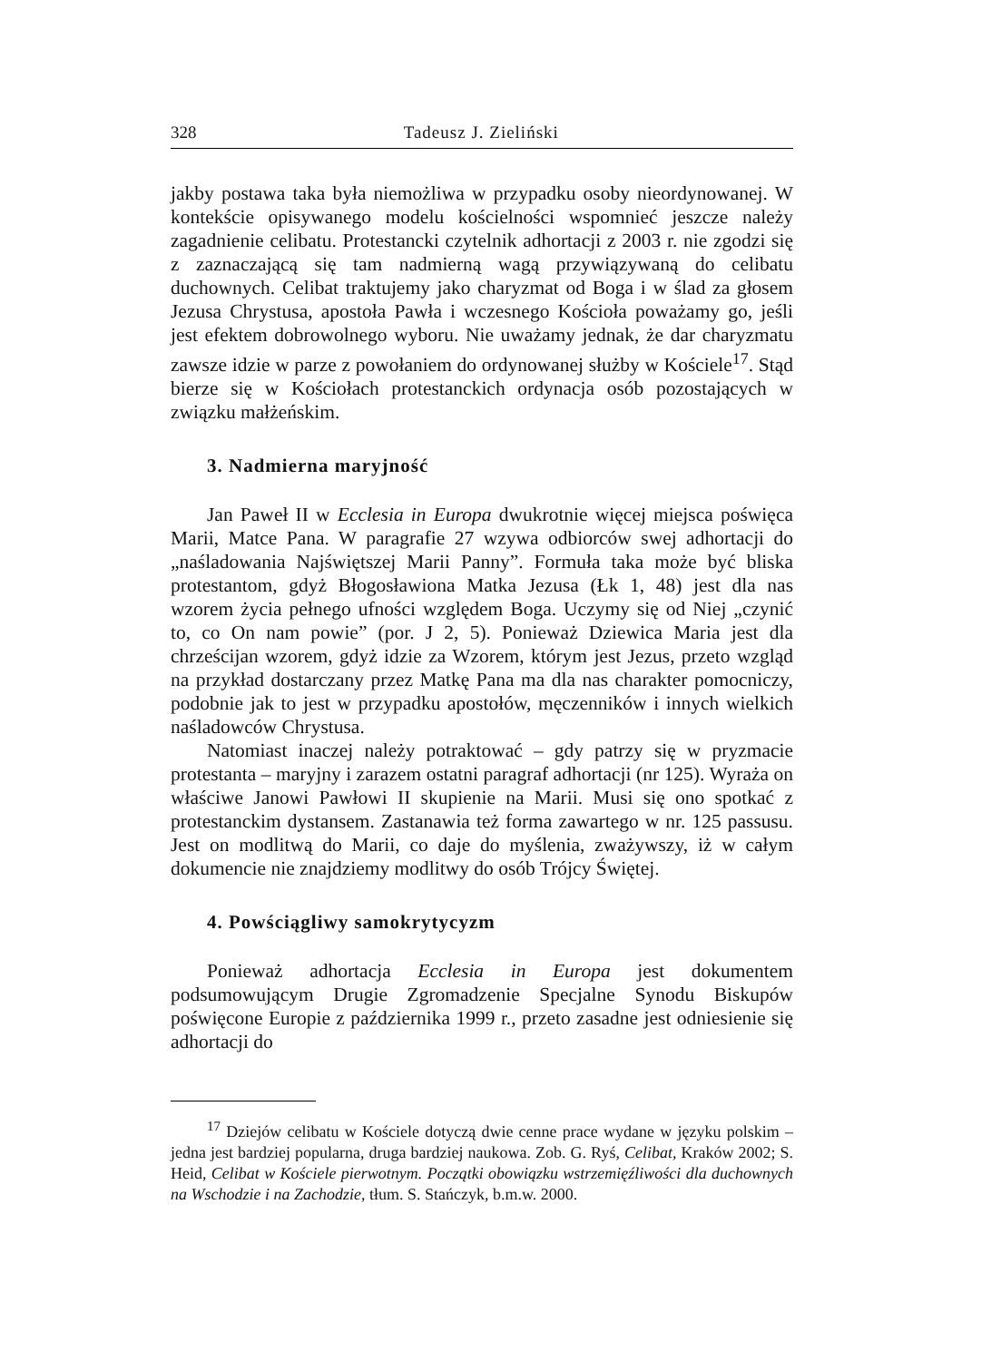328 Tadeusz J. Zieliński
jakby postawa taka była niemożliwa w przypadku osoby nieordynowanej. W kontekście opisywanego modelu kościelności wspomnieć jeszcze należy zagadnienie celibatu. Protestancki czytelnik adhortacji z 2003 r. nie zgodzi się z zaznaczającą się tam nadmierną wagą przywiązywaną do celibatu duchownych. Celibat traktujemy jako charyzmat od Boga i w ślad za głosem Jezusa Chrystusa, apostoła Pawła i wczesnego Kościoła poważamy go, jeśli jest efektem dobrowolnego wyboru. Nie uważamy jednak, że dar charyzmatu zawsze idzie w parze z powołaniem do ordynowanej służby w Kościele<sup>17</sup>. Stąd bierze się w Kościołach protestanckich ordynacja osób pozostających w związku małżeńskim.
3. Nadmierna maryjność
Jan Paweł II w Ecclesia in Europa dwukrotnie więcej miejsca poświęca Marii, Matce Pana. W paragrafie 27 wzywa odbiorców swej adhortacji do „naśladowania Najświętszej Marii Panny”. Formuła taka może być bliska protestantom, gdyż Błogosławiona Matka Jezusa (Łk 1, 48) jest dla nas wzorem życia pełnego ufności względem Boga. Uczymy się od Niej „czynić to, co On nam powie” (por. J 2, 5). Ponieważ Dziewica Maria jest dla chrześcijan wzorem, gdyż idzie za Wzorem, którym jest Jezus, przeto wzgląd na przykład dostarczany przez Matkę Pana ma dla nas charakter pomocniczy, podobnie jak to jest w przypadku apostołów, męczenników i innych wielkich naśladowców Chrystusa.
Natomiast inaczej należy potraktować – gdy patrzy się w pryzmacie protestanta – maryjny i zarazem ostatni paragraf adhortacji (nr 125). Wyraża on właściwe Janowi Pawłowi II skupienie na Marii. Musi się ono spotkać z protestanckim dystansem. Zastanawia też forma zawartego w nr. 125 passusu. Jest on modlitwą do Marii, co daje do myślenia, zważywszy, iż w całym dokumencie nie znajdziemy modlitwy do osób Trójcy Świętej.
4. Powściągliwy samokrytycyzm
Ponieważ adhortacja Ecclesia in Europa jest dokumentem podsumowującym Drugie Zgromadzenie Specjalne Synodu Biskupów poświęcone Europie z października 1999 r., przeto zasadne jest odniesienie się adhortacji do
<sup>17</sup> Dziejów celibatu w Kościele dotyczą dwie cenne prace wydane w języku polskim – jedna jest bardziej popularna, druga bardziej naukowa. Zob. G. Ryś, Celibat, Kraków 2002; S. Heid, Celibat w Kościele pierwotnym. Początki obowiązku wstrzemięźliwości dla duchownych na Wschodzie i na Zachodzie, tłum. S. Stańczyk, b.m.w. 2000.